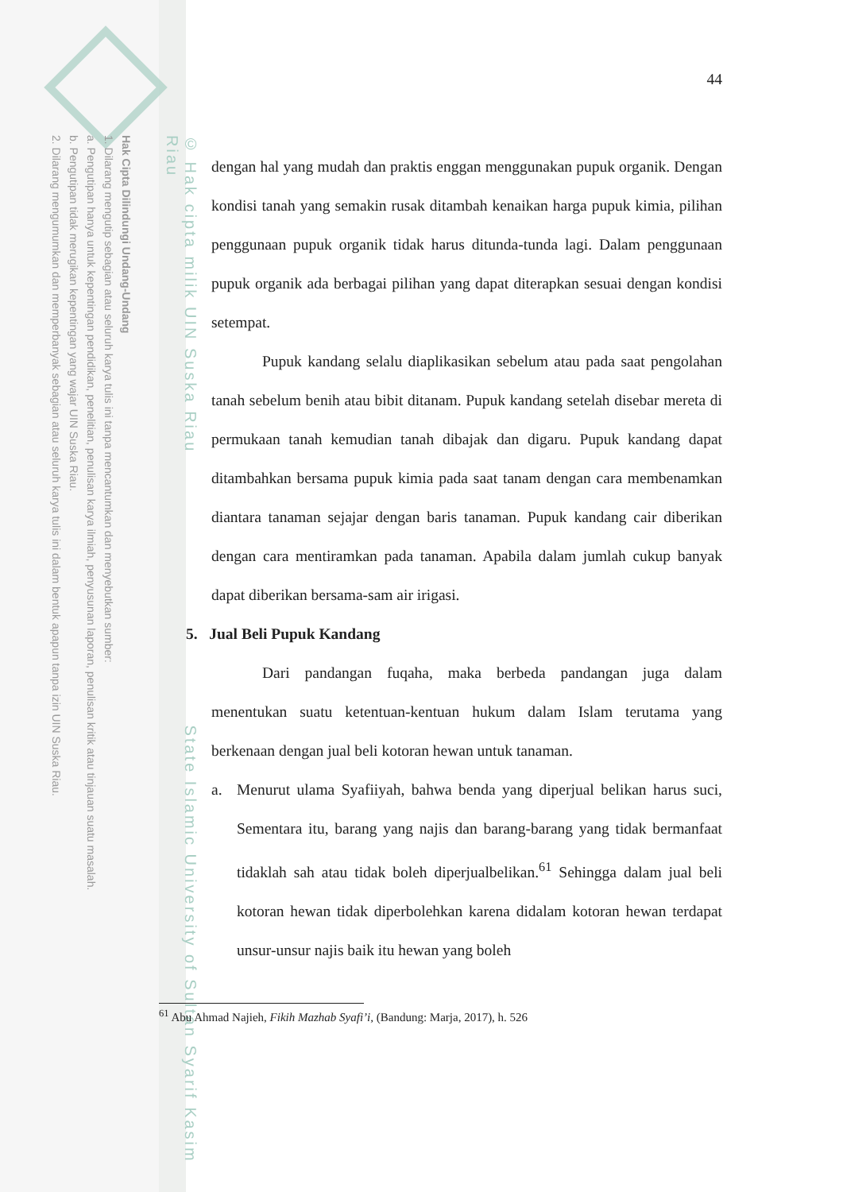Hak Cipta Dilindungi Undang-Undang
1. Dilarang mengutip sebagian atau seluruh karya tulis ini tanpa mencantumkan dan menyebutkan sumber:
a. Pengutipan hanya untuk kepentingan pendidikan, penelitian, penulisan karya ilmiah, penyusunan laporan, penulisan kritik atau tinjauan suatu masalah.
b. Pengutipan tidak merugikan kepentingan yang wajar UIN Suska Riau.
2. Dilarang mengumumkan dan memperbanyak sebagian atau seluruh karya tulis ini dalam bentuk apapun tanpa izin UIN Suska Riau.
© Hak cipta milik UIN Suska Riau State Islamic University of Sultan Syarif Kasim Riau
44
dengan hal yang mudah dan praktis enggan menggunakan pupuk organik. Dengan kondisi tanah yang semakin rusak ditambah kenaikan harga pupuk kimia, pilihan penggunaan pupuk organik tidak harus ditunda-tunda lagi. Dalam penggunaan pupuk organik ada berbagai pilihan yang dapat diterapkan sesuai dengan kondisi setempat.
Pupuk kandang selalu diaplikasikan sebelum atau pada saat pengolahan tanah sebelum benih atau bibit ditanam. Pupuk kandang setelah disebar mereta di permukaan tanah kemudian tanah dibajak dan digaru. Pupuk kandang dapat ditambahkan bersama pupuk kimia pada saat tanam dengan cara membenamkan diantara tanaman sejajar dengan baris tanaman. Pupuk kandang cair diberikan dengan cara mentiramkan pada tanaman. Apabila dalam jumlah cukup banyak dapat diberikan bersama-sam air irigasi.
5. Jual Beli Pupuk Kandang
Dari pandangan fuqaha, maka berbeda pandangan juga dalam menentukan suatu ketentuan-kentuan hukum dalam Islam terutama yang berkenaan dengan jual beli kotoran hewan untuk tanaman.
a. Menurut ulama Syafiiyah, bahwa benda yang diperjual belikan harus suci, Sementara itu, barang yang najis dan barang-barang yang tidak bermanfaat tidaklah sah atau tidak boleh diperjualbelikan.<sup>61</sup> Sehingga dalam jual beli kotoran hewan tidak diperbolehkan karena didalam kotoran hewan terdapat unsur-unsur najis baik itu hewan yang boleh
<sup>61</sup> Abu Ahmad Najieh, Fikih Mazhab Syafi’i, (Bandung: Marja, 2017), h. 526